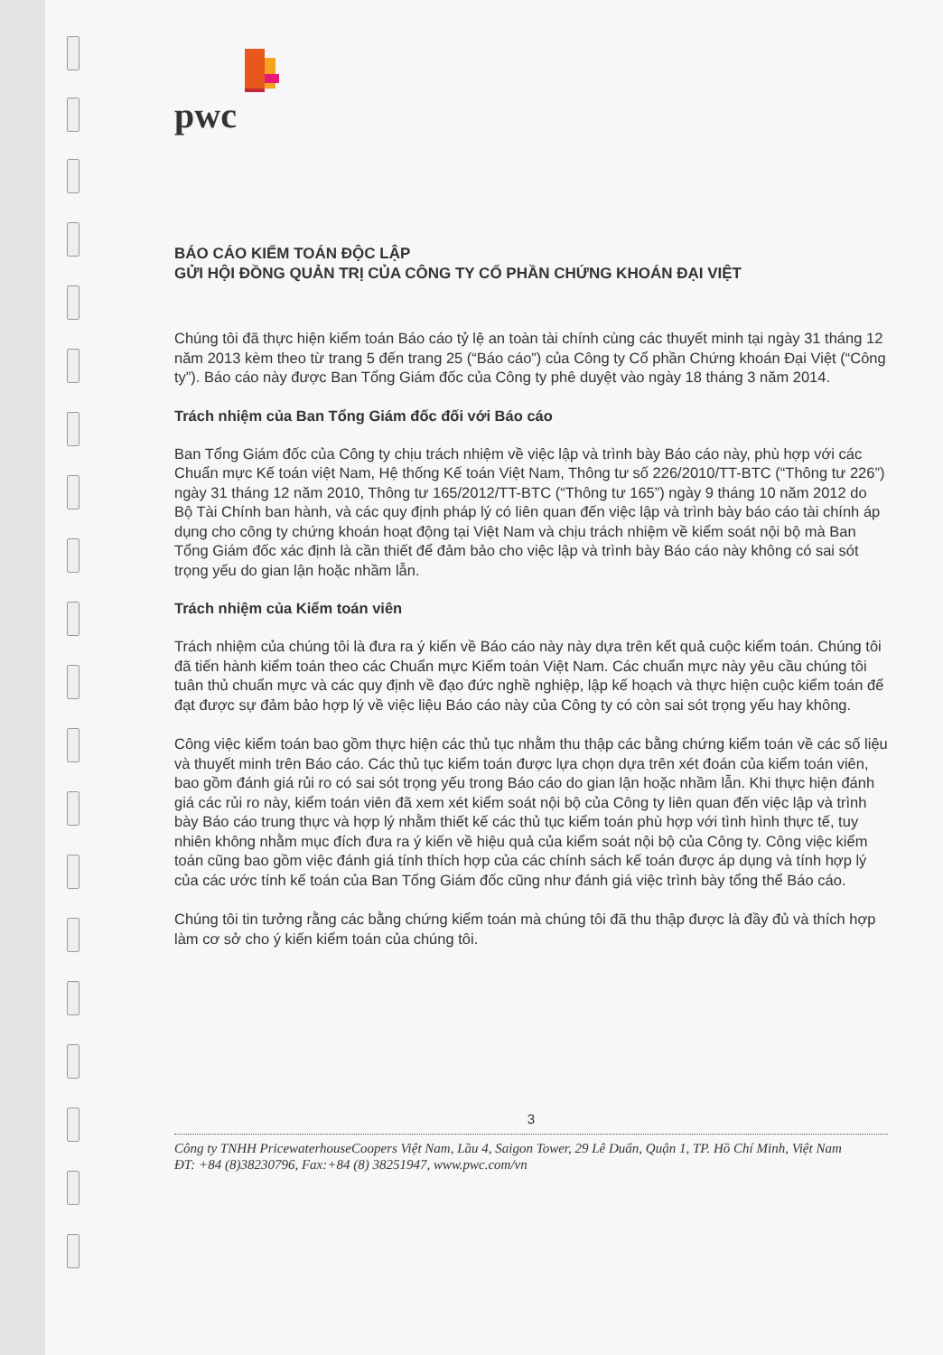pwc
BÁO CÁO KIỂM TOÁN ĐỘC LẬP
GỬI HỘI ĐỒNG QUẢN TRỊ CỦA CÔNG TY CỔ PHẦN CHỨNG KHOÁN ĐẠI VIỆT
Chúng tôi đã thực hiện kiểm toán Báo cáo tỷ lệ an toàn tài chính cùng các thuyết minh tại ngày 31 tháng 12 năm 2013 kèm theo từ trang 5 đến trang 25 (“Báo cáo”) của Công ty Cổ phần Chứng khoán Đại Việt (“Công ty”). Báo cáo này được Ban Tổng Giám đốc của Công ty phê duyệt vào ngày 18 tháng 3 năm 2014.
Trách nhiệm của Ban Tổng Giám đốc đối với Báo cáo
Ban Tổng Giám đốc của Công ty chịu trách nhiệm về việc lập và trình bày Báo cáo này, phù hợp với các Chuẩn mực Kế toán việt Nam, Hệ thống Kế toán Việt Nam, Thông tư số 226/2010/TT-BTC (“Thông tư 226”) ngày 31 tháng 12 năm 2010, Thông tư 165/2012/TT-BTC (“Thông tư 165”) ngày 9 tháng 10 năm 2012 do Bộ Tài Chính ban hành, và các quy định pháp lý có liên quan đến việc lập và trình bày báo cáo tài chính áp dụng cho công ty chứng khoán hoạt động tại Việt Nam và chịu trách nhiệm về kiểm soát nội bộ mà Ban Tổng Giám đốc xác định là cần thiết để đảm bảo cho việc lập và trình bày Báo cáo này không có sai sót trọng yếu do gian lận hoặc nhầm lẫn.
Trách nhiệm của Kiểm toán viên
Trách nhiệm của chúng tôi là đưa ra ý kiến về Báo cáo này này dựa trên kết quả cuộc kiểm toán. Chúng tôi đã tiến hành kiểm toán theo các Chuẩn mực Kiểm toán Việt Nam. Các chuẩn mực này yêu cầu chúng tôi tuân thủ chuẩn mực và các quy định về đạo đức nghề nghiệp, lập kế hoạch và thực hiện cuộc kiểm toán để đạt được sự đảm bảo hợp lý về việc liệu Báo cáo này của Công ty có còn sai sót trọng yếu hay không.
Công việc kiểm toán bao gồm thực hiện các thủ tục nhằm thu thập các bằng chứng kiểm toán về các số liệu và thuyết minh trên Báo cáo. Các thủ tục kiểm toán được lựa chọn dựa trên xét đoán của kiểm toán viên, bao gồm đánh giá rủi ro có sai sót trọng yếu trong Báo cáo do gian lận hoặc nhầm lẫn. Khi thực hiện đánh giá các rủi ro này, kiểm toán viên đã xem xét kiểm soát nội bộ của Công ty liên quan đến việc lập và trình bày Báo cáo trung thực và hợp lý nhằm thiết kế các thủ tục kiểm toán phù hợp với tình hình thực tế, tuy nhiên không nhằm mục đích đưa ra ý kiến về hiệu quả của kiểm soát nội bộ của Công ty. Công việc kiểm toán cũng bao gồm việc đánh giá tính thích hợp của các chính sách kế toán được áp dụng và tính hợp lý của các ước tính kế toán của Ban Tổng Giám đốc cũng như đánh giá việc trình bày tổng thể Báo cáo.
Chúng tôi tin tưởng rằng các bằng chứng kiểm toán mà chúng tôi đã thu thập được là đầy đủ và thích hợp làm cơ sở cho ý kiến kiểm toán của chúng tôi.
3
Công ty TNHH PricewaterhouseCoopers Việt Nam, Lầu 4, Saigon Tower, 29 Lê Duẩn, Quận 1, TP. Hồ Chí Minh, Việt Nam
ĐT: +84 (8)38230796, Fax:+84 (8) 38251947, www.pwc.com/vn